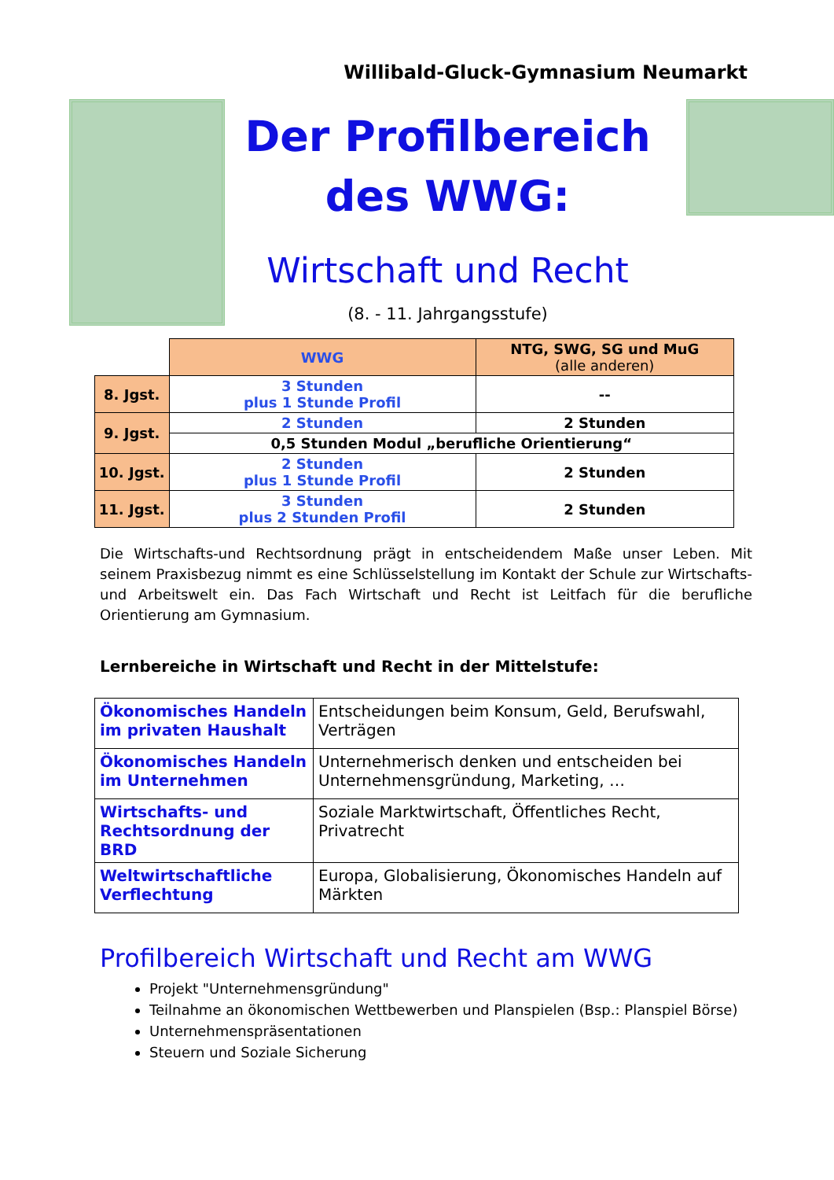Willibald-Gluck-Gymnasium Neumarkt
Der Profilbereich
des WWG:
Wirtschaft und Recht
(8. - 11. Jahrgangsstufe)
| | WWG | NTG, SWG, SG und MuG (alle anderen) |
| --- | --- | --- |
| 8. Jgst. | 3 Stunden plus 1 Stunde Profil | -- |
| 9. Jgst. | 2 Stunden | 2 Stunden |
| | 0,5 Stunden Modul „berufliche Orientierung“ | |
| 10. Jgst. | 2 Stunden plus 1 Stunde Profil | 2 Stunden |
| 11. Jgst. | 3 Stunden plus 2 Stunden Profil | 2 Stunden |
Die Wirtschafts-und Rechtsordnung prägt in entscheidendem Maße unser Leben. Mit seinem Praxisbezug nimmt es eine Schlüsselstellung im Kontakt der Schule zur Wirtschafts- und Arbeitswelt ein. Das Fach Wirtschaft und Recht ist Leitfach für die berufliche Orientierung am Gymnasium.
Lernbereiche in Wirtschaft und Recht in der Mittelstufe:
| Ökonomisches Handeln im privaten Haushalt | Entscheidungen beim Konsum, Geld, Berufswahl, Verträgen |
| Ökonomisches Handeln im Unternehmen | Unternehmerisch denken und entscheiden bei Unternehmensgründung, Marketing, … |
| Wirtschafts- und Rechtsordnung der BRD | Soziale Marktwirtschaft, Öffentliches Recht, Privatrecht |
| Weltwirtschaftliche Verflechtung | Europa, Globalisierung, Ökonomisches Handeln auf Märkten |
Profilbereich Wirtschaft und Recht am WWG
Projekt "Unternehmensgründung"
Teilnahme an ökonomischen Wettbewerben und Planspielen (Bsp.: Planspiel Börse)
Unternehmenspräsentationen
Steuern und Soziale Sicherung